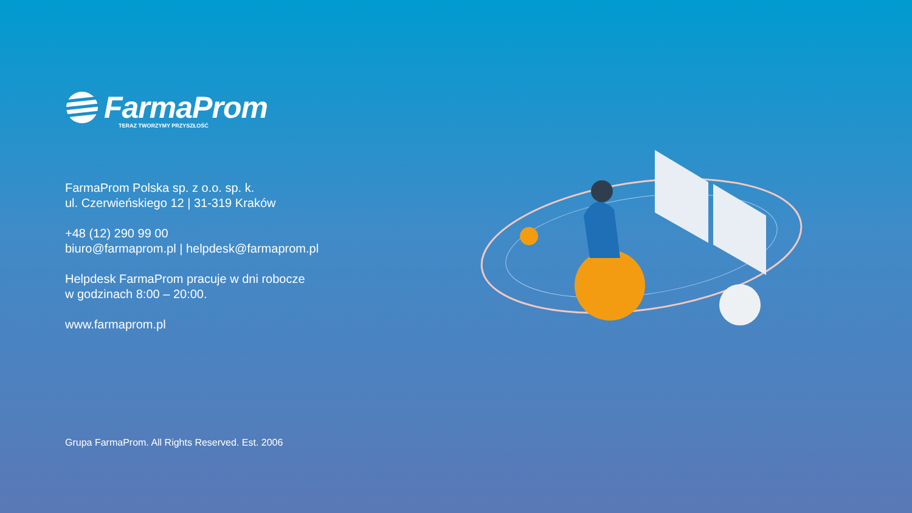FarmaProm
TERAZ TWORZYMY PRZYSZŁOŚĆ
FarmaProm Polska sp. z o.o. sp. k.
ul. Czerwieńskiego 12 | 31-319 Kraków
+48 (12) 290 99 00
biuro@farmaprom.pl | helpdesk@farmaprom.pl
Helpdesk FarmaProm pracuje w dni robocze
w godzinach 8:00 – 20:00.
www.farmaprom.pl
Grupa FarmaProm. All Rights Reserved. Est. 2006